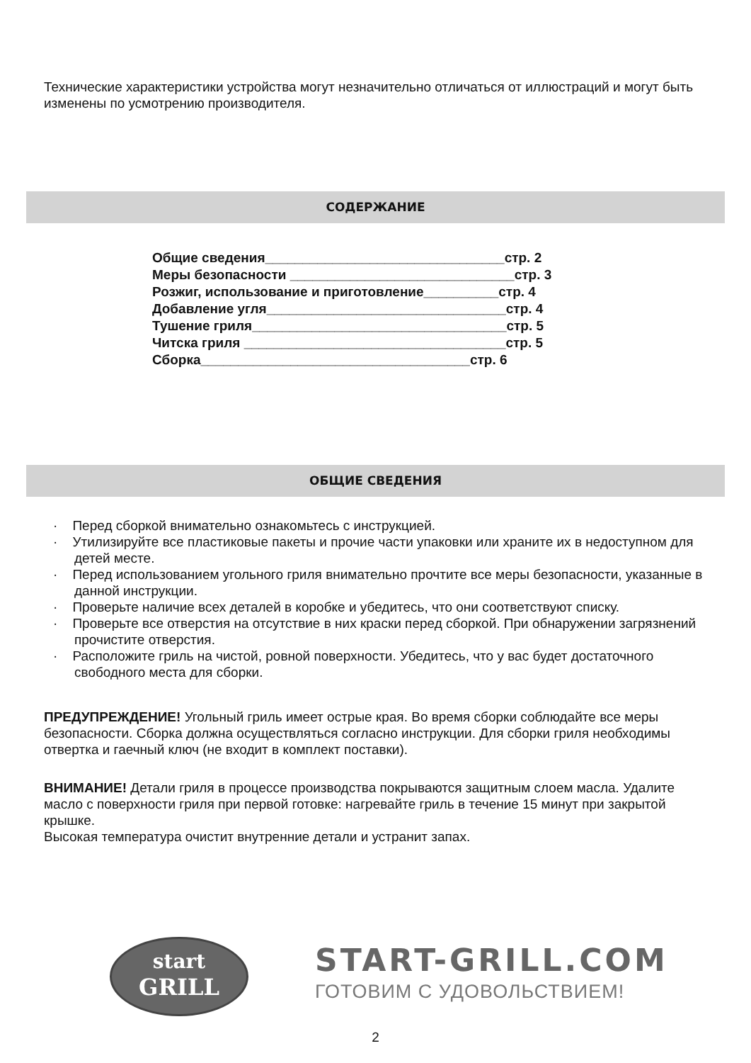Технические характеристики устройства могут незначительно отличаться от иллюстраций и могут быть изменены по усмотрению производителя.
СОДЕРЖАНИЕ
Общие сведения________________________________стр. 2 Меры безопасности ______________________________стр. 3 Розжиг, использование и приготовление__________стр. 4 Добавление угля________________________________стр. 4 Тушение гриля__________________________________стр. 5 Читска гриля ___________________________________стр. 5 Сборка____________________________________стр. 6
ОБЩИЕ СВЕДЕНИЯ
· Перед сборкой внимательно ознакомьтесь с инструкцией.
· Утилизируйте все пластиковые пакеты и прочие части упаковки или храните их в недоступном для детей месте.
· Перед использованием угольного гриля внимательно прочтите все меры безопасности, указанные в данной инструкции.
· Проверьте наличие всех деталей в коробке и убедитесь, что они соответствуют списку.
· Проверьте все отверстия на отсутствие в них краски перед сборкой. При обнаружении загрязнений прочистите отверстия.
· Расположите гриль на чистой, ровной поверхности. Убедитесь, что у вас будет достаточного свободного места для сборки.
ПРЕДУПРЕЖДЕНИЕ! Угольный гриль имеет острые края. Во время сборки соблюдайте все меры безопасности. Сборка должна осуществляться согласно инструкции. Для сборки гриля необходимы отвертка и гаечный ключ (не входит в комплект поставки).
ВНИМАНИЕ! Детали гриля в процессе производства покрываются защитным слоем масла. Удалите масло с поверхности гриля при первой готовке: нагревайте гриль в течение 15 минут при закрытой крышке.
Высокая температура очистит внутренние детали и устранит запах.
start
GRILL
START-GRILL.COM
ГОТОВИМ С УДОВОЛЬСТВИЕМ!
2